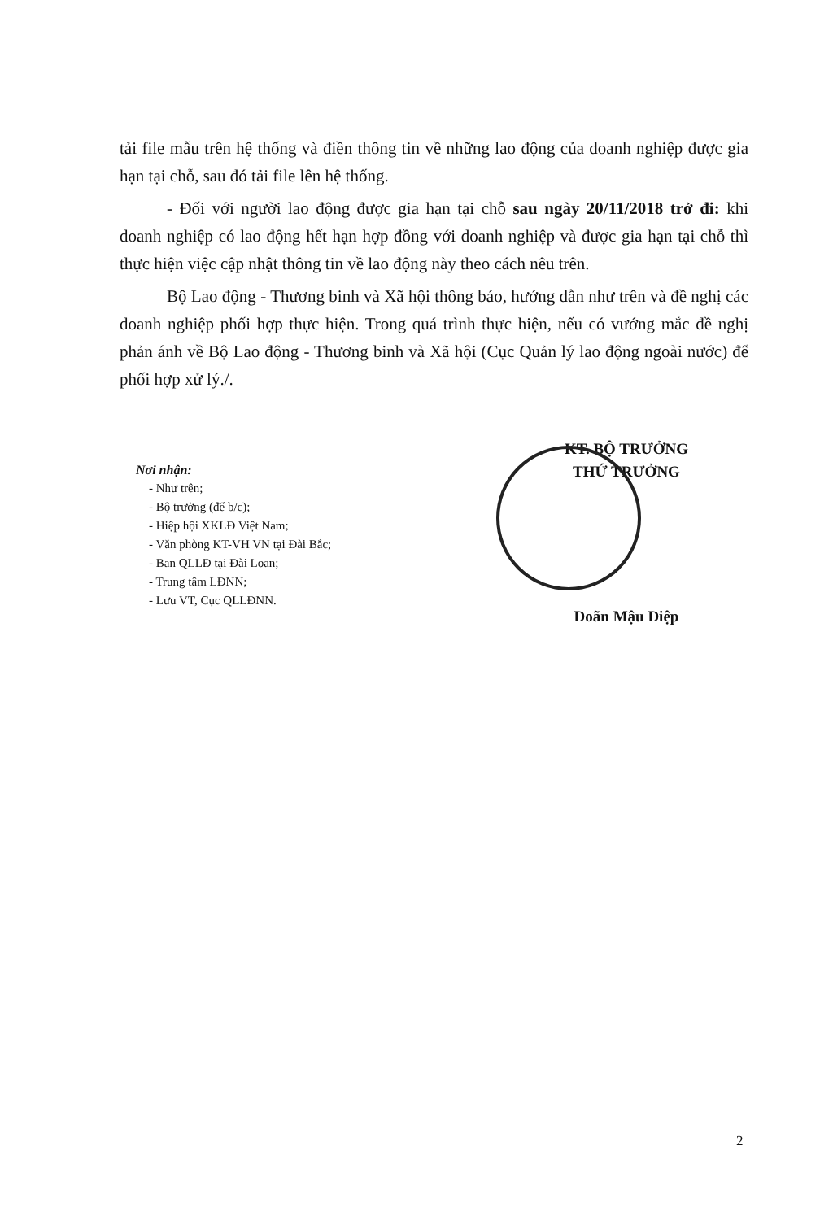tải file mẫu trên hệ thống và điền thông tin về những lao động của doanh nghiệp được gia hạn tại chỗ, sau đó tải file lên hệ thống.
- Đối với người lao động được gia hạn tại chỗ sau ngày 20/11/2018 trở đi: khi doanh nghiệp có lao động hết hạn hợp đồng với doanh nghiệp và được gia hạn tại chỗ thì thực hiện việc cập nhật thông tin về lao động này theo cách nêu trên.
Bộ Lao động - Thương binh và Xã hội thông báo, hướng dẫn như trên và đề nghị các doanh nghiệp phối hợp thực hiện. Trong quá trình thực hiện, nếu có vướng mắc đề nghị phản ánh về Bộ Lao động - Thương binh và Xã hội (Cục Quản lý lao động ngoài nước) để phối hợp xử lý./.
Nơi nhận:
- Như trên;
- Bộ trưởng (để b/c);
- Hiệp hội XKLĐ Việt Nam;
- Văn phòng KT-VH VN tại Đài Bắc;
- Ban QLLĐ tại Đài Loan;
- Trung tâm LĐNN;
- Lưu VT, Cục QLLĐNN.
KT. BỘ TRƯỞNG
THỨ TRƯỞNG
Doãn Mậu Diệp
2